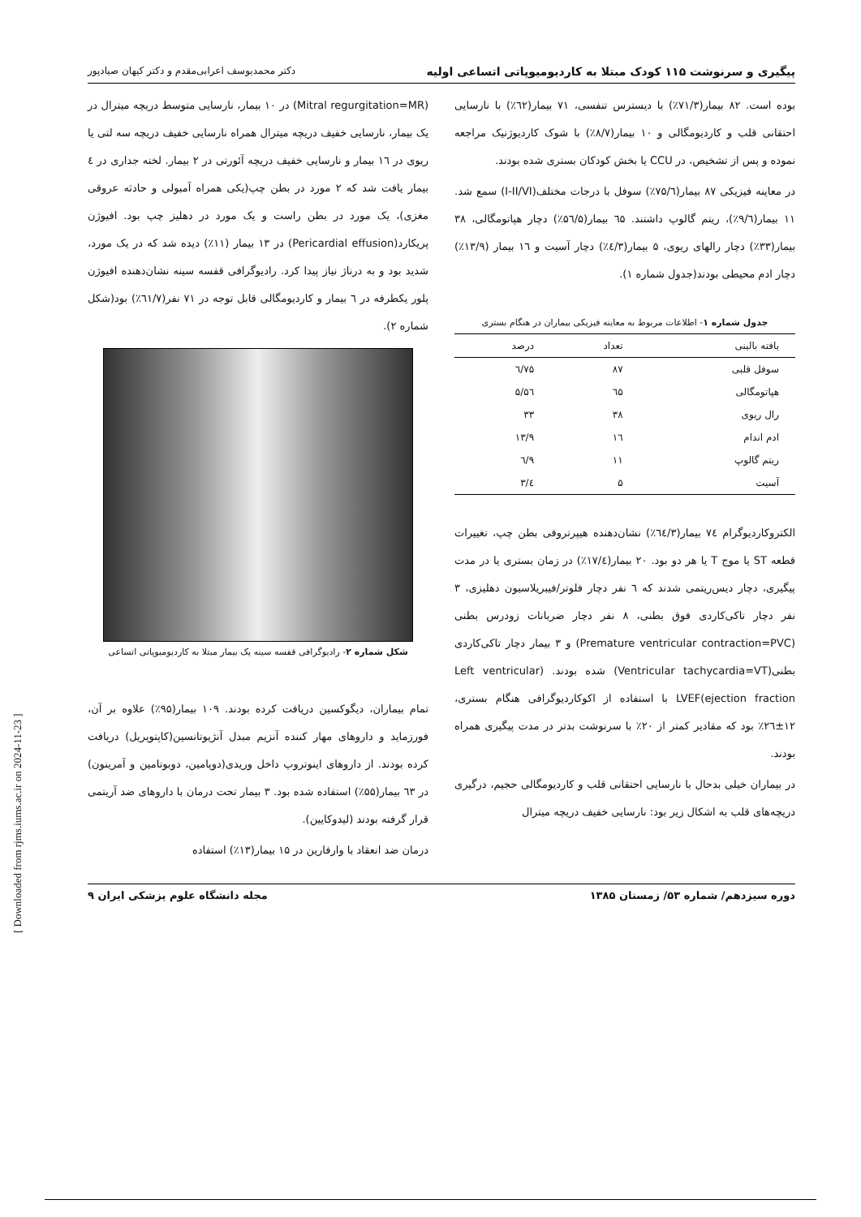پیگیری و سرنوشت ۱۱۵ کودک مبتلا به کاردیومیوپاتی اتساعی اولیه دکتر محمدیوسف اعرابی‌مقدم و دکتر کیهان صیادپور
بوده است. ۸۲ بیمار(۷۱/۳٪) با دیسترس تنفسی، ۷۱ بیمار(٦۲٪) با نارسایی احتقانی قلب و کاردیومگالی و ۱۰ بیمار(۸/۷٪) با شوک کاردیوژنیک مراجعه نموده و پس از تشخیص، در CCU یا بخش کودکان بستری شده بودند.
در معاینه فیزیکی ۸۷ بیمار(۷۵/٦٪) سوفل با درجات مختلف(I-II/VI) سمع شد. ۱۱ بیمار(۹/٦٪)، ریتم گالوپ داشتند. ٦۵ بیمار(۵٦/۵٪) دچار هپاتومگالی، ۳۸ بیمار(۳۳٪) دچار رالهای ریوی، ۵ بیمار(٤/۳٪) دچار آسیت و ۱٦ بیمار (۱۳/۹٪) دچار ادم محیطی بودند(جدول شماره ۱).
جدول شماره ۱- اطلاعات مربوط به معاینه فیزیکی بیماران در هنگام بستری
| یافته بالینی | تعداد | درصد |
| --- | --- | --- |
| سوفل قلبی | ۸۷ | ۷۵/٦ |
| هپاتومگالی | ٦۵ | ۵٦/۵ |
| رال ریوی | ۳۸ | ۳۳ |
| ادم اندام | ۱٦ | ۱۳/۹ |
| ریتم گالوپ | ۱۱ | ۹/٦ |
| آسیت | ۵ | ٤/۳ |
الکتروکاردیوگرام ۷٤ بیمار(٦٤/۳٪) نشان‌دهنده هیپرتروفی بطن چپ، تغییرات قطعه ST یا موج T یا هر دو بود. ۲۰ بیمار(۱۷/٤٪) در زمان بستری یا در مدت پیگیری، دچار دیس‌ریتمی شدند که ٦ نفر دچار فلوتر/فیبریلاسیون دهلیزی، ۳ نفر دچار تاکی‌کاردی فوق بطنی، ۸ نفر دچار ضربانات زودرس بطنی (Premature ventricular contraction=PVC) و ۳ بیمار دچار تاکی‌کاردی بطنی(Ventricular tachycardia=VT) شده بودند. (Left ventricular ejection fraction)LVEF با استفاده از اکوکاردیوگرافی هنگام بستری، ۱۲±۲٦٪ بود که مقادیر کمتر از ۲۰٪ با سرنوشت بدتر در مدت پیگیری همراه بودند.
در بیماران خیلی بدحال با نارسایی احتقانی قلب و کاردیومگالی حجیم، درگیری دریچه‌های قلب به اشکال زیر بود: نارسایی خفیف دریچه میترال
(Mitral regurgitation=MR) در ۱۰ بیمار، نارسایی متوسط دریچه میترال در یک بیمار، نارسایی خفیف دریچه میترال همراه نارسایی خفیف دریچه سه لتی یا ریوی در ۱٦ بیمار و نارسایی خفیف دریچه آئورتی در ۲ بیمار. لخته جداری در ٤ بیمار یافت شد که ۲ مورد در بطن چپ(یکی همراه آمبولی و حادثه عروقی مغزی)، یک مورد در بطن راست و یک مورد در دهلیز چپ بود. افیوژن پریکارد(Pericardial effusion) در ۱۳ بیمار (۱۱٪) دیده شد که در یک مورد، شدید بود و به درناژ نیاز پیدا کرد. رادیوگرافی قفسه سینه نشان‌دهنده افیوژن پلور یکطرفه در ٦ بیمار و کاردیومگالی قابل توجه در ۷۱ نفر(٦۱/۷٪) بود(شکل شماره ۲).
شکل شماره ۲- رادیوگرافی قفسه سینه یک بیمار مبتلا به کاردیومیوپاتی اتساعی
تمام بیماران، دیگوکسین دریافت کرده بودند. ۱۰۹ بیمار(۹۵٪) علاوه بر آن، فورزماید و داروهای مهار کننده آنزیم مبدل آنژیوتانسین(کاپتوپریل) دریافت کرده بودند. از داروهای اینوتروپ داخل وریدی(دوپامین، دوبوتامین و آمرینون) در ٦۳ بیمار(۵۵٪) استفاده شده بود. ۳ بیمار تحت درمان با داروهای ضد آریتمی قرار گرفته بودند (لیدوکایین).
درمان ضد انعقاد با وارفارین در ۱۵ بیمار(۱۳٪) استفاده
دوره سیزدهم/ شماره ۵۳/ زمستان ۱۳۸۵ مجله دانشگاه علوم پزشکی ایران ۹
[ Downloaded from rjms.iums.ac.ir on 2024-11-23 ]